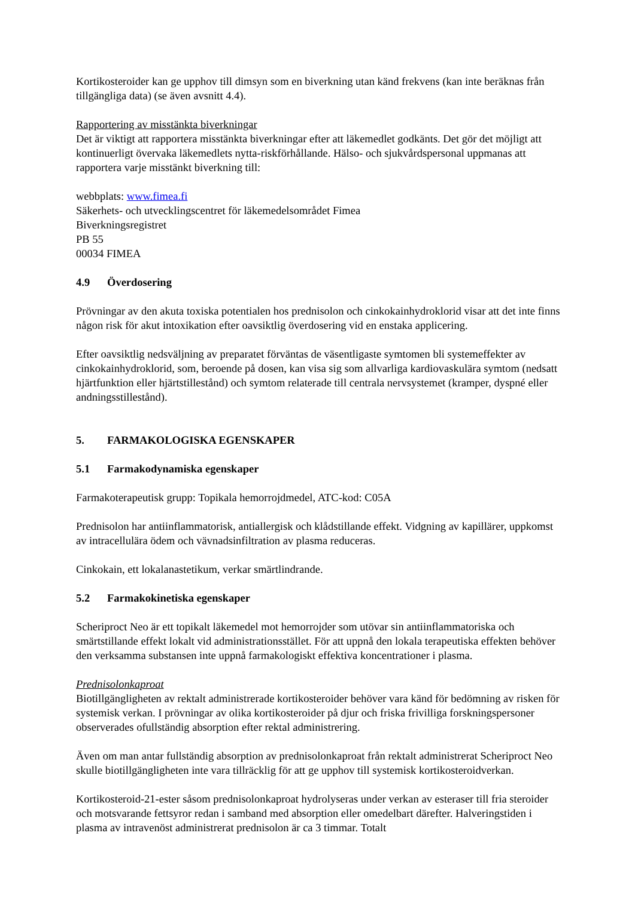Kortikosteroider kan ge upphov till dimsyn som en biverkning utan känd frekvens (kan inte beräknas från tillgängliga data) (se även avsnitt 4.4).
Rapportering av misstänkta biverkningar
Det är viktigt att rapportera misstänkta biverkningar efter att läkemedlet godkänts. Det gör det möjligt att kontinuerligt övervaka läkemedlets nytta-riskförhållande. Hälso- och sjukvårdspersonal uppmanas att rapportera varje misstänkt biverkning till:
webbplats: www.fimea.fi
Säkerhets- och utvecklingscentret för läkemedelsområdet Fimea
Biverkningsregistret
PB 55
00034 FIMEA
4.9 Överdosering
Prövningar av den akuta toxiska potentialen hos prednisolon och cinkokainhydroklorid visar att det inte finns någon risk för akut intoxikation efter oavsiktlig överdosering vid en enstaka applicering.
Efter oavsiktlig nedsväljning av preparatet förväntas de väsentligaste symtomen bli systemeffekter av cinkokainhydroklorid, som, beroende på dosen, kan visa sig som allvarliga kardiovaskulära symtom (nedsatt hjärtfunktion eller hjärtstillestånd) och symtom relaterade till centrala nervsystemet (kramper, dyspné eller andningsstillestånd).
5. FARMAKOLOGISKA EGENSKAPER
5.1 Farmakodynamiska egenskaper
Farmakoterapeutisk grupp: Topikala hemorrojdmedel, ATC-kod: C05A
Prednisolon har antiinflammatorisk, antiallergisk och klådstillande effekt. Vidgning av kapillärer, uppkomst av intracellulära ödem och vävnadsinfiltration av plasma reduceras.
Cinkokain, ett lokalanastetikum, verkar smärtlindrande.
5.2 Farmakokinetiska egenskaper
Scheriproct Neo är ett topikalt läkemedel mot hemorrojder som utövar sin antiinflammatoriska och smärtstillande effekt lokalt vid administrationsstället. För att uppnå den lokala terapeutiska effekten behöver den verksamma substansen inte uppnå farmakologiskt effektiva koncentrationer i plasma.
Prednisolonkaproat
Biotillgängligheten av rektalt administrerade kortikosteroider behöver vara känd för bedömning av risken för systemisk verkan. I prövningar av olika kortikosteroider på djur och friska frivilliga forskningspersoner observerades ofullständig absorption efter rektal administrering.
Även om man antar fullständig absorption av prednisolonkaproat från rektalt administrerat Scheriproct Neo skulle biotillgängligheten inte vara tillräcklig för att ge upphov till systemisk kortikosteroidverkan.
Kortikosteroid-21-ester såsom prednisolonkaproat hydrolyseras under verkan av esteraser till fria steroider och motsvarande fettsyror redan i samband med absorption eller omedelbart därefter. Halveringstiden i plasma av intravenöst administrerat prednisolon är ca 3 timmar. Totalt